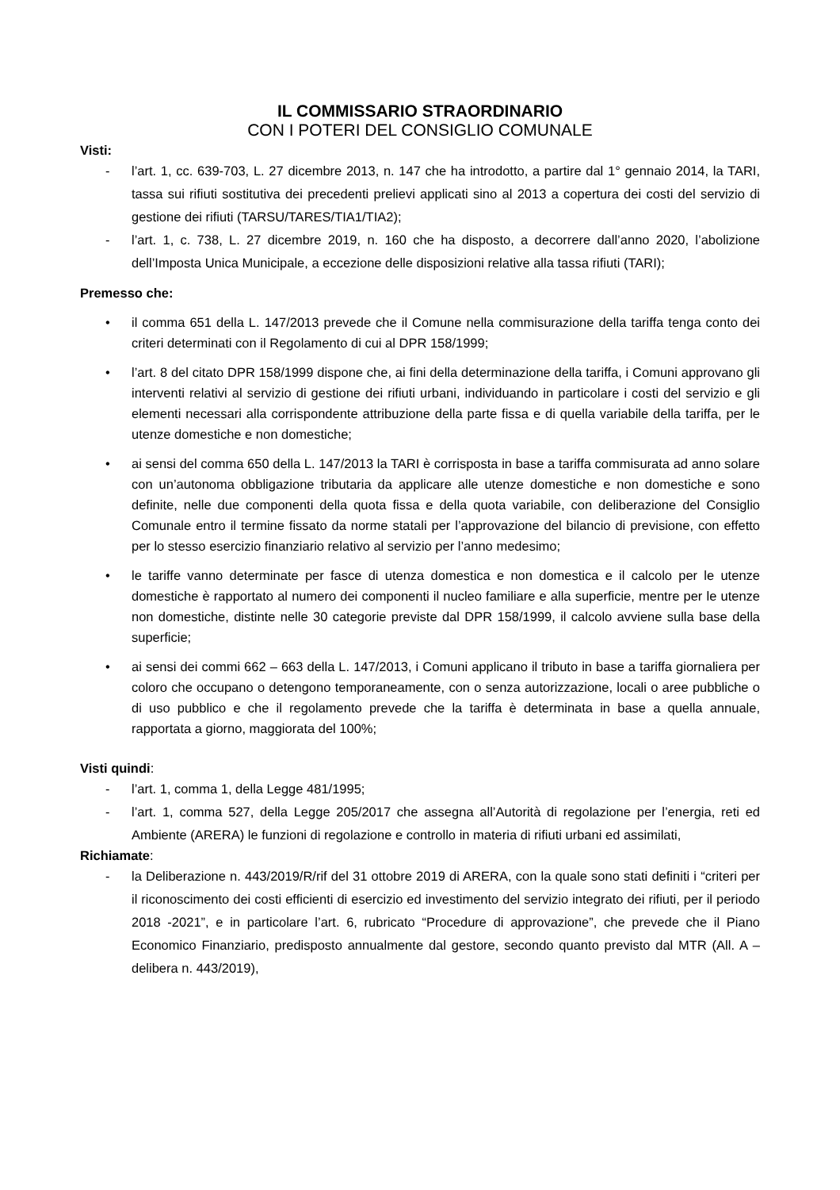IL COMMISSARIO STRAORDINARIO
CON I POTERI DEL CONSIGLIO COMUNALE
Visti:
- l’art. 1, cc. 639-703, L. 27 dicembre 2013, n. 147 che ha introdotto, a partire dal 1° gennaio 2014, la TARI, tassa sui rifiuti sostitutiva dei precedenti prelievi applicati sino al 2013 a copertura dei costi del servizio di gestione dei rifiuti (TARSU/TARES/TIA1/TIA2);
- l’art. 1, c. 738, L. 27 dicembre 2019, n. 160 che ha disposto, a decorrere dall’anno 2020, l’abolizione dell’Imposta Unica Municipale, a eccezione delle disposizioni relative alla tassa rifiuti (TARI);
Premesso che:
• il comma 651 della L. 147/2013 prevede che il Comune nella commisurazione della tariffa tenga conto dei criteri determinati con il Regolamento di cui al DPR 158/1999;
• l’art. 8 del citato DPR 158/1999 dispone che, ai fini della determinazione della tariffa, i Comuni approvano gli interventi relativi al servizio di gestione dei rifiuti urbani, individuando in particolare i costi del servizio e gli elementi necessari alla corrispondente attribuzione della parte fissa e di quella variabile della tariffa, per le utenze domestiche e non domestiche;
• ai sensi del comma 650 della L. 147/2013 la TARI è corrisposta in base a tariffa commisurata ad anno solare con un’autonoma obbligazione tributaria da applicare alle utenze domestiche e non domestiche e sono definite, nelle due componenti della quota fissa e della quota variabile, con deliberazione del Consiglio Comunale entro il termine fissato da norme statali per l’approvazione del bilancio di previsione, con effetto per lo stesso esercizio finanziario relativo al servizio per l’anno medesimo;
• le tariffe vanno determinate per fasce di utenza domestica e non domestica e il calcolo per le utenze domestiche è rapportato al numero dei componenti il nucleo familiare e alla superficie, mentre per le utenze non domestiche, distinte nelle 30 categorie previste dal DPR 158/1999, il calcolo avviene sulla base della superficie;
• ai sensi dei commi 662 – 663 della L. 147/2013, i Comuni applicano il tributo in base a tariffa giornaliera per coloro che occupano o detengono temporaneamente, con o senza autorizzazione, locali o aree pubbliche o di uso pubblico e che il regolamento prevede che la tariffa è determinata in base a quella annuale, rapportata a giorno, maggiorata del 100%;
Visti quindi:
- l’art. 1, comma 1, della Legge 481/1995;
- l’art. 1, comma 527, della Legge 205/2017 che assegna all’Autorità di regolazione per l’energia, reti ed Ambiente (ARERA) le funzioni di regolazione e controllo in materia di rifiuti urbani ed assimilati,
Richiamate:
- la Deliberazione n. 443/2019/R/rif del 31 ottobre 2019 di ARERA, con la quale sono stati definiti i “criteri per il riconoscimento dei costi efficienti di esercizio ed investimento del servizio integrato dei rifiuti, per il periodo 2018 -2021”, e in particolare l’art. 6, rubricato “Procedure di approvazione”, che prevede che il Piano Economico Finanziario, predisposto annualmente dal gestore, secondo quanto previsto dal MTR (All. A – delibera n. 443/2019),